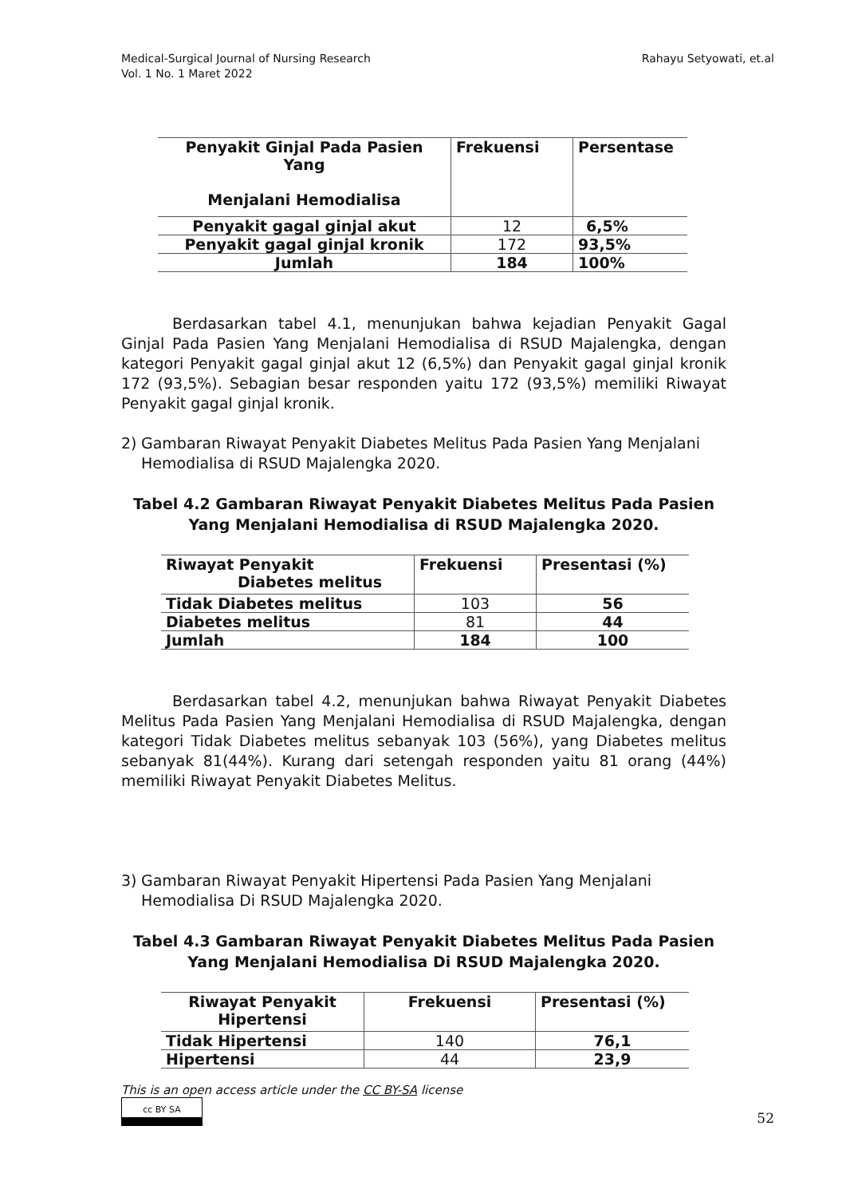Medical-Surgical Journal of Nursing Research
Vol. 1 No. 1 Maret 2022
Rahayu Setyowati, et.al
| Penyakit Ginjal Pada Pasien Yang Menjalani Hemodialisa | Frekuensi | Persentase |
| --- | --- | --- |
| Penyakit gagal ginjal akut | 12 | 6,5% |
| Penyakit gagal ginjal kronik | 172 | 93,5% |
| Jumlah | 184 | 100% |
Berdasarkan tabel 4.1, menunjukan bahwa kejadian Penyakit Gagal Ginjal Pada Pasien Yang Menjalani Hemodialisa di RSUD Majalengka, dengan kategori Penyakit gagal ginjal akut 12 (6,5%) dan Penyakit gagal ginjal kronik 172 (93,5%). Sebagian besar responden yaitu 172 (93,5%) memiliki Riwayat Penyakit gagal ginjal kronik.
2) Gambaran Riwayat Penyakit Diabetes Melitus Pada Pasien Yang Menjalani Hemodialisa di RSUD Majalengka 2020.
Tabel 4.2 Gambaran Riwayat Penyakit Diabetes Melitus Pada Pasien Yang Menjalani Hemodialisa di RSUD Majalengka 2020.
| Riwayat Penyakit Diabetes melitus | Frekuensi | Presentasi (%) |
| --- | --- | --- |
| Tidak Diabetes melitus | 103 | 56 |
| Diabetes melitus | 81 | 44 |
| Jumlah | 184 | 100 |
Berdasarkan tabel 4.2, menunjukan bahwa Riwayat Penyakit Diabetes Melitus Pada Pasien Yang Menjalani Hemodialisa di RSUD Majalengka, dengan kategori Tidak Diabetes melitus sebanyak 103 (56%), yang Diabetes melitus sebanyak 81(44%). Kurang dari setengah responden yaitu 81 orang (44%) memiliki Riwayat Penyakit Diabetes Melitus.
3) Gambaran Riwayat Penyakit Hipertensi Pada Pasien Yang Menjalani Hemodialisa Di RSUD Majalengka 2020.
Tabel 4.3 Gambaran Riwayat Penyakit Diabetes Melitus Pada Pasien Yang Menjalani Hemodialisa Di RSUD Majalengka 2020.
| Riwayat Penyakit Hipertensi | Frekuensi | Presentasi (%) |
| --- | --- | --- |
| Tidak Hipertensi | 140 | 76,1 |
| Hipertensi | 44 | 23,9 |
This is an open access article under the CC BY-SA license
cc BY SA
52